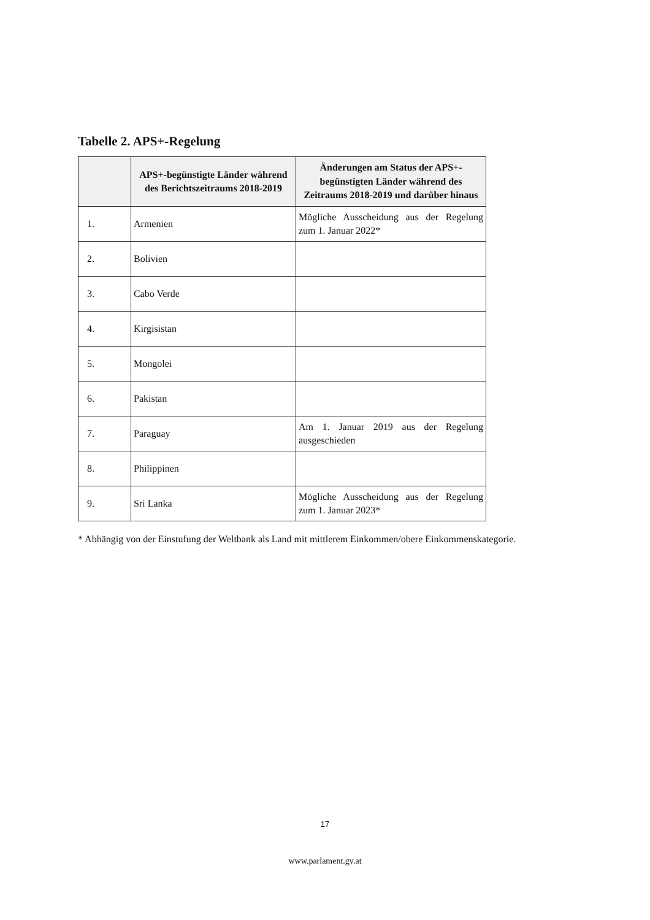Tabelle 2. APS+-Regelung
| | APS+-begünstigte Länder während des Berichtszeitraums 2018-2019 | Änderungen am Status der APS+-begünstigten Länder während des Zeitraums 2018-2019 und darüber hinaus |
| --- | --- | --- |
| 1. | Armenien | Mögliche Ausscheidung aus der Regelung zum 1. Januar 2022* |
| 2. | Bolivien | |
| 3. | Cabo Verde | |
| 4. | Kirgisistan | |
| 5. | Mongolei | |
| 6. | Pakistan | |
| 7. | Paraguay | Am 1. Januar 2019 aus der Regelung ausgeschieden |
| 8. | Philippinen | |
| 9. | Sri Lanka | Mögliche Ausscheidung aus der Regelung zum 1. Januar 2023* |
* Abhängig von der Einstufung der Weltbank als Land mit mittlerem Einkommen/obere Einkommenskategorie.
17
www.parlament.gv.at